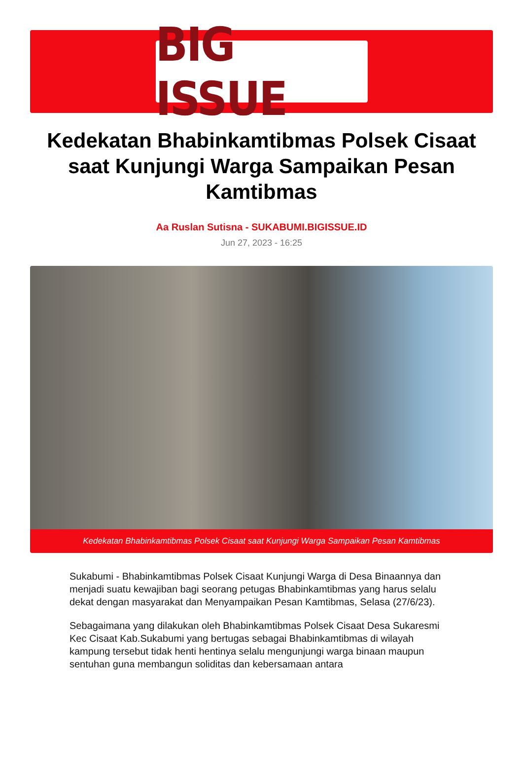BIG ISSUE
Kedekatan Bhabinkamtibmas Polsek Cisaat saat Kunjungi Warga Sampaikan Pesan Kamtibmas
Aa Ruslan Sutisna - SUKABUMI.BIGISSUE.ID
Jun 27, 2023 - 16:25
Kedekatan Bhabinkamtibmas Polsek Cisaat saat Kunjungi Warga Sampaikan Pesan Kamtibmas
Sukabumi - Bhabinkamtibmas Polsek Cisaat Kunjungi Warga di Desa Binaannya dan menjadi suatu kewajiban bagi seorang petugas Bhabinkamtibmas yang harus selalu dekat dengan masyarakat dan Menyampaikan Pesan Kamtibmas, Selasa (27/6/23).
Sebagaimana yang dilakukan oleh Bhabinkamtibmas Polsek Cisaat Desa Sukaresmi Kec Cisaat Kab.Sukabumi yang bertugas sebagai Bhabinkamtibmas di wilayah kampung tersebut tidak henti hentinya selalu mengunjungi warga binaan maupun sentuhan guna membangun soliditas dan kebersamaan antara